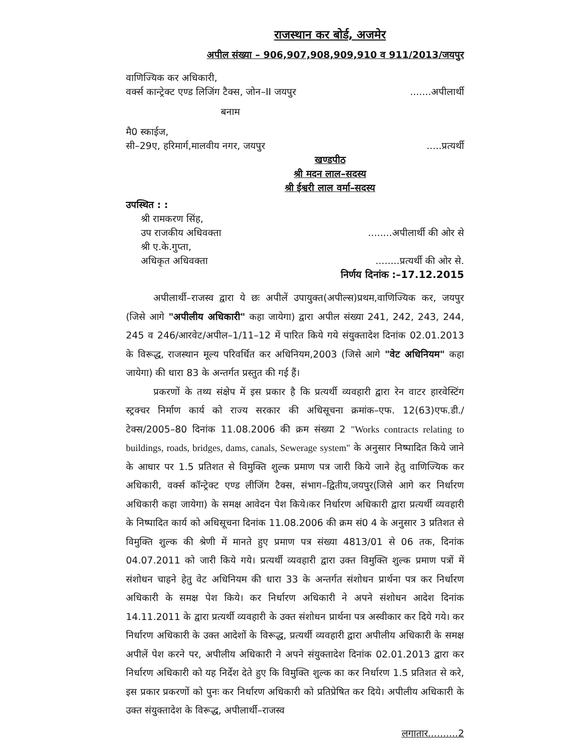राजस्थान कर बोर्ड, अजमेर
अपील संख्या – 906,907,908,909,910 व 911/2013/जयपुर
वाणिज्यिक कर अधिकारी,
वर्क्स कान्ट्रेक्ट एण्ड लिजिंग टैक्स, जोन–II जयपुर.......अपीलार्थी
बनाम
मै0 स्काईज,
सी–29ए, हरिमार्ग,मालवीय नगर, जयपुर.....प्रत्यर्थी
खण्डपीठ
श्री मदन लाल–सदस्य
श्री ईश्वरी लाल वर्मा–सदस्य
उपस्थित : :
श्री रामकरण सिंह,
उप राजकीय अधिवक्ता........अपीलार्थी की ओर से
श्री ए.के.गुप्ता,
अधिकृत अधिवक्ता........प्रत्यर्थी की ओर से.
निर्णय दिनांक :–17.12.2015
अपीलार्थी–राजस्व द्वारा ये छः अपीलें उपायुक्त(अपील्स)प्रथम,वाणिज्यिक कर, जयपुर (जिसे आगे "अपीलीय अधिकारी" कहा जायेगा) द्वारा अपील संख्या 241, 242, 243, 244, 245 व 246/आरवेट/अपील–1/11–12 में पारित किये गये संयुक्तादेश दिनांक 02.01.2013 के विरूद्ध, राजस्थान मूल्य परिवर्धित कर अधिनियम,2003 (जिसे आगे "वेट अधिनियम" कहा जायेगा) की धारा 83 के अन्तर्गत प्रस्तुत की गई हैं।
प्रकरणों के तथ्य संक्षेप में इस प्रकार है कि प्रत्यर्थी व्यवहारी द्वारा रेन वाटर हारवेस्टिंग स्ट्रक्चर निर्माण कार्य को राज्य सरकार की अधिसूचना क्रमांक–एफ. 12(63)एफ.डी./टेक्स/2005–80 दिनांक 11.08.2006 की क्रम संख्या 2 "Works contracts relating to buildings, roads, bridges, dams, canals, Sewerage system" के अनुसार निष्पादित किये जाने के आधार पर 1.5 प्रतिशत से विमुक्ति शुल्क प्रमाण पत्र जारी किये जाने हेतु वाणिज्यिक कर अधिकारी, वर्क्स कॉन्ट्रेक्ट एण्ड लीजिंग टैक्स, संभाग–द्वितीय,जयपुर(जिसे आगे कर निर्धारण अधिकारी कहा जायेगा) के समक्ष आवेदन पेश किये।कर निर्धारण अधिकारी द्वारा प्रत्यर्थी व्यवहारी के निष्पादित कार्य को अधिसूचना दिनांक 11.08.2006 की क्रम सं0 4 के अनुसार 3 प्रतिशत से विमुक्ति शुल्क की श्रेणी में मानते हुए प्रमाण पत्र संख्या 4813/01 से 06 तक, दिनांक 04.07.2011 को जारी किये गये। प्रत्यर्थी व्यवहारी द्वारा उक्त विमुक्ति शुल्क प्रमाण पत्रों में संशोधन चाहने हेतु वेट अधिनियम की धारा 33 के अन्तर्गत संशोधन प्रार्थना पत्र कर निर्धारण अधिकारी के समक्ष पेश किये। कर निर्धारण अधिकारी ने अपने संशोधन आदेश दिनांक 14.11.2011 के द्वारा प्रत्यर्थी व्यवहारी के उक्त संशोधन प्रार्थना पत्र अस्वीकार कर दिये गये। कर निर्धारण अधिकारी के उक्त आदेशों के विरूद्ध, प्रत्यर्थी व्यवहारी द्वारा अपीलीय अधिकारी के समक्ष अपीलें पेश करने पर, अपीलीय अधिकारी ने अपने संयुक्तादेश दिनांक 02.01.2013 द्वारा कर निर्धारण अधिकारी को यह निर्देश देते हुए कि विमुक्ति शुल्क का कर निर्धारण 1.5 प्रतिशत से करे, इस प्रकार प्रकरणों को पुनः कर निर्धारण अधिकारी को प्रतिप्रेषित कर दिये। अपीलीय अधिकारी के उक्त संयुक्तादेश के विरूद्ध, अपीलार्थी–राजस्व
लगातार..........2